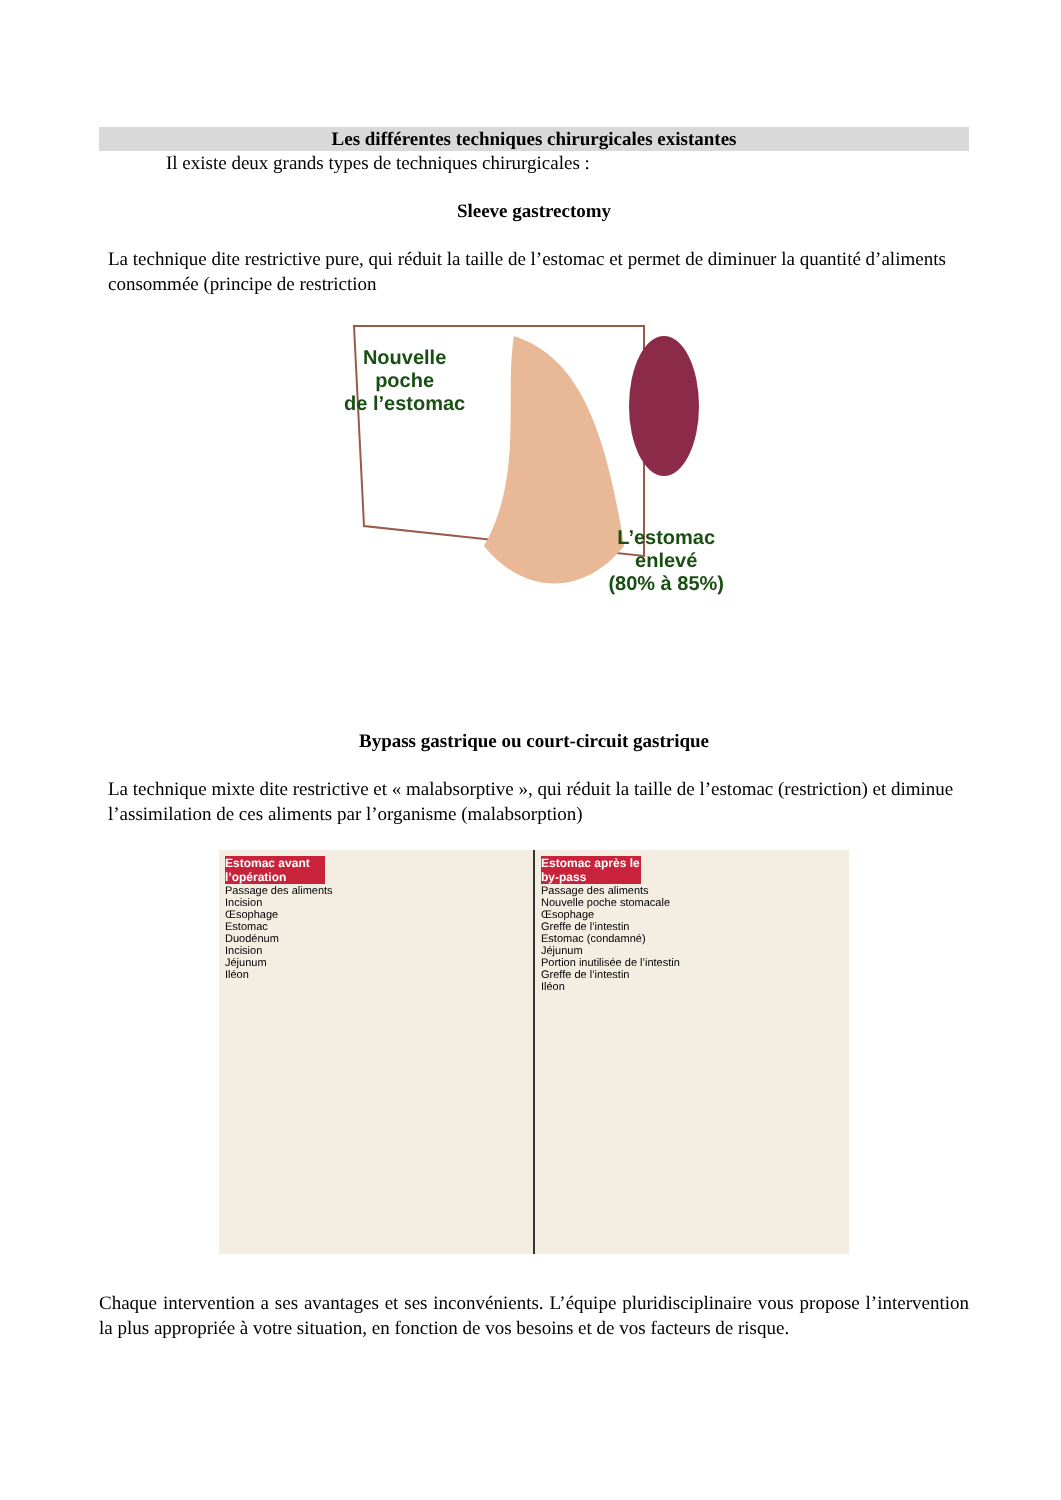Les différentes techniques chirurgicales existantes
Il existe deux grands types de techniques chirurgicales :
Sleeve gastrectomy
La technique dite restrictive pure, qui réduit la taille de l’estomac et permet de diminuer la quantité d’aliments consommée (principe de restriction
Nouvelle
poche
de l’estomac
L’estomac
enlevé
(80% à 85%)
Bypass gastrique ou court-circuit gastrique
La technique mixte dite restrictive et « malabsorptive », qui réduit la taille de l’estomac (restriction) et diminue l’assimilation de ces aliments par l’organisme (malabsorption)
Estomac avant l’opération
Passage des aliments
Incision
Œsophage
Estomac
Duodénum
Incision
Jéjunum
Iléon
Estomac après le by-pass
Passage des aliments
Nouvelle poche stomacale
Œsophage
Greffe de l’intestin
Estomac (condamné)
Jéjunum
Portion inutilisée de l’intestin
Greffe de l’intestin
Iléon
Chaque intervention a ses avantages et ses inconvénients. L’équipe pluridisciplinaire vous propose l’intervention la plus appropriée à votre situation, en fonction de vos besoins et de vos facteurs de risque.